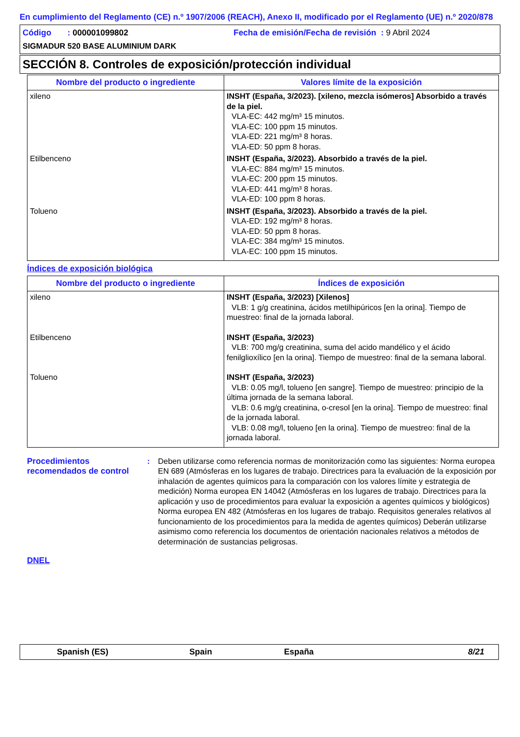En cumplimiento del Reglamento (CE) n.º 1907/2006 (REACH), Anexo II, modificado por el Reglamento (UE) n.º 2020/878
Código : 000001099802 Fecha de emisión/Fecha de revisión : 9 Abril 2024
SIGMADUR 520 BASE ALUMINIUM DARK
SECCIÓN 8. Controles de exposición/protección individual
| Nombre del producto o ingrediente | Valores límite de la exposición |
| --- | --- |
| xileno | INSHT (España, 3/2023). [xileno, mezcla isómeros] Absorbido a través de la piel. VLA-EC: 442 mg/m³ 15 minutos. VLA-EC: 100 ppm 15 minutos. VLA-ED: 221 mg/m³ 8 horas. VLA-ED: 50 ppm 8 horas. |
| Etilbenceno | INSHT (España, 3/2023). Absorbido a través de la piel. VLA-EC: 884 mg/m³ 15 minutos. VLA-EC: 200 ppm 15 minutos. VLA-ED: 441 mg/m³ 8 horas. VLA-ED: 100 ppm 8 horas. |
| Tolueno | INSHT (España, 3/2023). Absorbido a través de la piel. VLA-ED: 192 mg/m³ 8 horas. VLA-ED: 50 ppm 8 horas. VLA-EC: 384 mg/m³ 15 minutos. VLA-EC: 100 ppm 15 minutos. |
Índices de exposición biológica
| Nombre del producto o ingrediente | Índices de exposición |
| --- | --- |
| xileno | INSHT (España, 3/2023) [Xilenos] VLB: 1 g/g creatinina, ácidos metilhipúricos [en la orina]. Tiempo de muestreo: final de la jornada laboral. |
| Etilbenceno | INSHT (España, 3/2023) VLB: 700 mg/g creatinina, suma del acido mandélico y el ácido fenilglioxílico [en la orina]. Tiempo de muestreo: final de la semana laboral. |
| Tolueno | INSHT (España, 3/2023) VLB: 0.05 mg/l, tolueno [en sangre]. Tiempo de muestreo: principio de la última jornada de la semana laboral. VLB: 0.6 mg/g creatinina, o-cresol [en la orina]. Tiempo de muestreo: final de la jornada laboral. VLB: 0.08 mg/l, tolueno [en la orina]. Tiempo de muestreo: final de la jornada laboral. |
Procedimientos recomendados de control
: Deben utilizarse como referencia normas de monitorización como las siguientes: Norma europea EN 689 (Atmósferas en los lugares de trabajo. Directrices para la evaluación de la exposición por inhalación de agentes químicos para la comparación con los valores límite y estrategia de medición) Norma europea EN 14042 (Atmósferas en los lugares de trabajo. Directrices para la aplicación y uso de procedimientos para evaluar la exposición a agentes químicos y biológicos) Norma europea EN 482 (Atmósferas en los lugares de trabajo. Requisitos generales relativos al funcionamiento de los procedimientos para la medida de agentes químicos) Deberán utilizarse asimismo como referencia los documentos de orientación nacionales relativos a métodos de determinación de sustancias peligrosas.
DNEL
Spanish (ES) Spain España 8/21